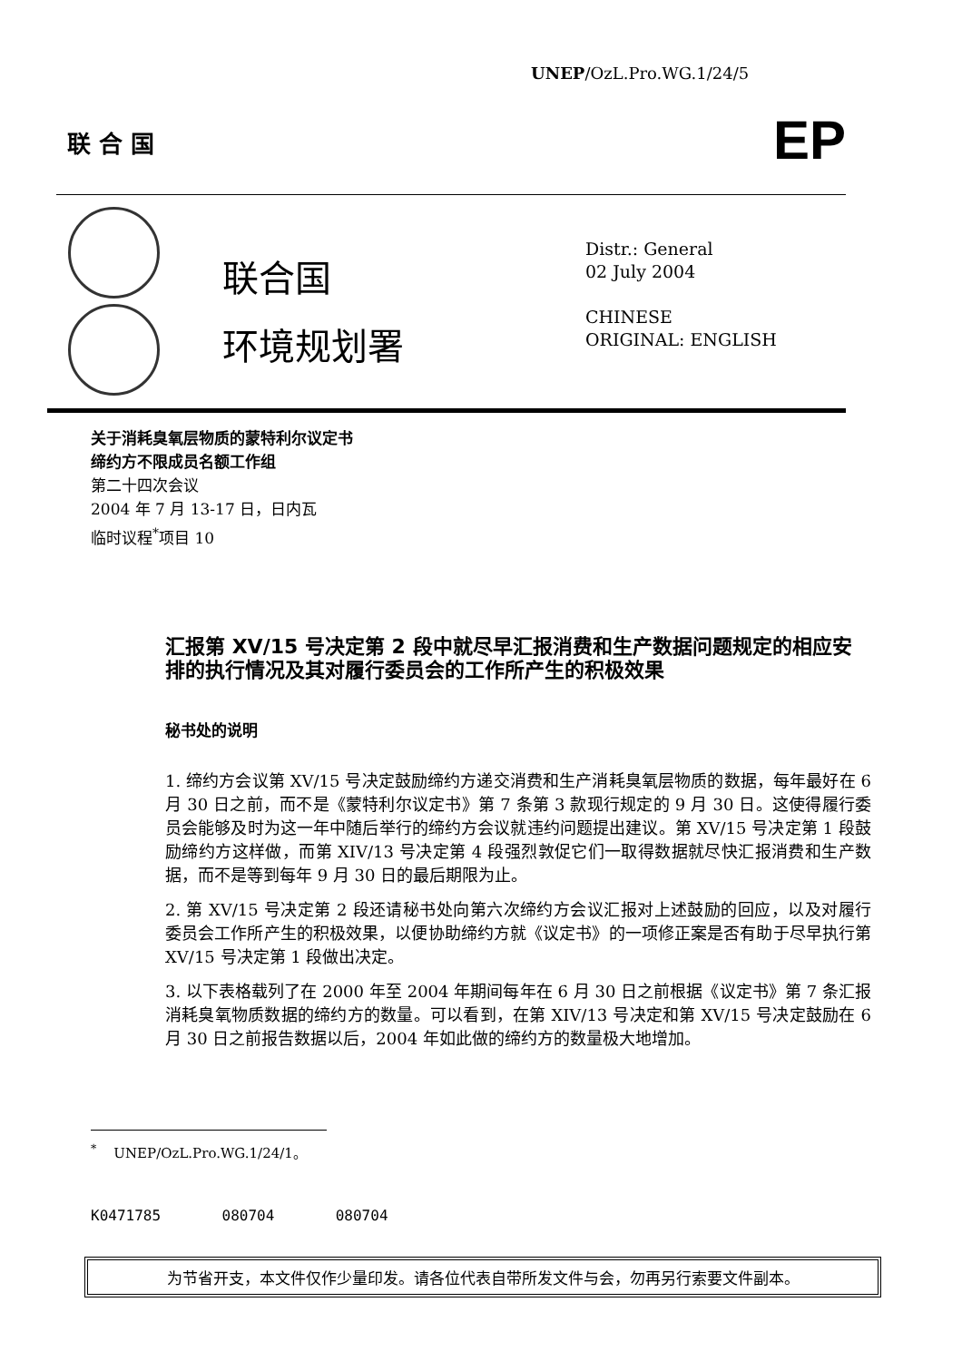联 合 国 EP
UNEP/OzL.Pro.WG.1/24/5
联合国
环境规划署
Distr.: General
02 July 2004
CHINESE
ORIGINAL: ENGLISH
关于消耗臭氧层物质的蒙特利尔议定书
缔约方不限成员名额工作组
第二十四次会议
2004 年 7 月 13-17 日，日内瓦
临时议程<sup>*</sup>项目 10
汇报第 XV/15 号决定第 2 段中就尽早汇报消费和生产数据问题规定的相应安排的执行情况及其对履行委员会的工作所产生的积极效果
秘书处的说明
1. 缔约方会议第 XV/15 号决定鼓励缔约方递交消费和生产消耗臭氧层物质的数据，每年最好在 6 月 30 日之前，而不是《蒙特利尔议定书》第 7 条第 3 款现行规定的 9 月 30 日。这使得履行委员会能够及时为这一年中随后举行的缔约方会议就违约问题提出建议。第 XV/15 号决定第 1 段鼓励缔约方这样做，而第 XIV/13 号决定第 4 段强烈敦促它们一取得数据就尽快汇报消费和生产数据，而不是等到每年 9 月 30 日的最后期限为止。
2. 第 XV/15 号决定第 2 段还请秘书处向第六次缔约方会议汇报对上述鼓励的回应，以及对履行委员会工作所产生的积极效果，以便协助缔约方就《议定书》的一项修正案是否有助于尽早执行第 XV/15 号决定第 1 段做出决定。
3. 以下表格载列了在 2000 年至 2004 年期间每年在 6 月 30 日之前根据《议定书》第 7 条汇报消耗臭氧物质数据的缔约方的数量。可以看到，在第 XIV/13 号决定和第 XV/15 号决定鼓励在 6 月 30 日之前报告数据以后，2004 年如此做的缔约方的数量极大地增加。
<sup>*</sup> UNEP/OzL.Pro.WG.1/24/1。
K0471785 080704 080704
为节省开支，本文件仅作少量印发。请各位代表自带所发文件与会，勿再另行索要文件副本。